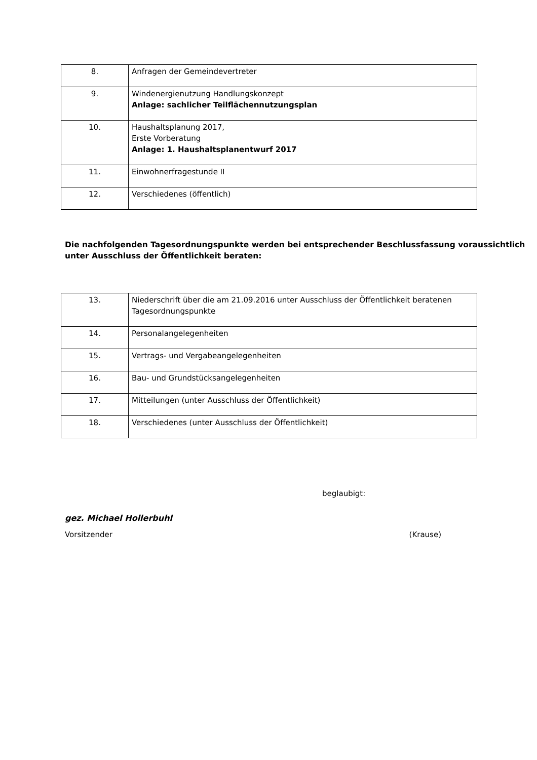| 8. | Anfragen der Gemeindevertreter |
| 9. | Windenergienutzung Handlungskonzept Anlage: sachlicher Teilflächennutzungsplan |
| 10. | Haushaltsplanung 2017, Erste Vorberatung Anlage: 1. Haushaltsplanentwurf 2017 |
| 11. | Einwohnerfragestunde II |
| 12. | Verschiedenes (öffentlich) |
Die nachfolgenden Tagesordnungspunkte werden bei entsprechender Beschlussfassung voraussichtlich unter Ausschluss der Öffentlichkeit beraten:
| 13. | Niederschrift über die am 21.09.2016 unter Ausschluss der Öffentlichkeit beratenen Tagesordnungspunkte |
| 14. | Personalangelegenheiten |
| 15. | Vertrags- und Vergabeangelegenheiten |
| 16. | Bau- und Grundstücksangelegenheiten |
| 17. | Mitteilungen (unter Ausschluss der Öffentlichkeit) |
| 18. | Verschiedenes (unter Ausschluss der Öffentlichkeit) |
beglaubigt:
gez. Michael Hollerbuhl
Vorsitzender (Krause)